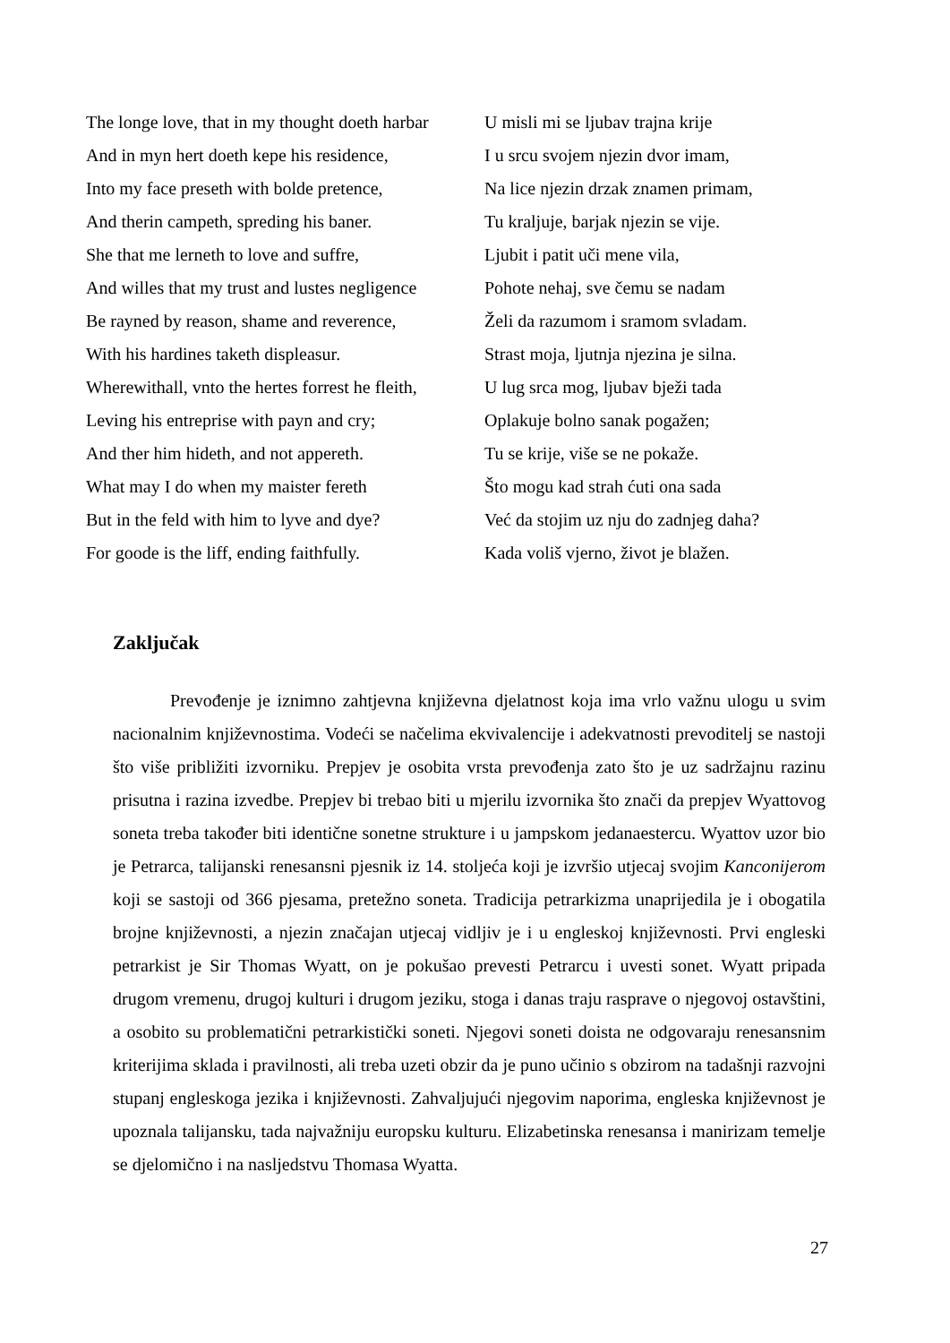| The longe love, that in my thought doeth harbar | U misli mi se ljubav trajna krije |
| And in myn hert doeth kepe his residence, | I u srcu svojem njezin dvor imam, |
| Into my face preseth with bolde pretence, | Na lice njezin drzak znamen primam, |
| And therin campeth, spreding his baner. | Tu kraljuje, barjak njezin se vije. |
| She that me lerneth to love and suffre, | Ljubit i patit uči mene vila, |
| And willes that my trust and lustes negligence | Pohote nehaj, sve čemu se nadam |
| Be rayned by reason, shame and reverence, | Želi da razumom i sramom svladam. |
| With his hardines taketh displeasur. | Strast moja, ljutnja njezina je silna. |
| Wherewithall, vnto the hertes forrest he fleith, | U lug srca mog, ljubav bježi tada |
| Leving his entreprise with payn and cry; | Oplakuje bolno sanak pogažen; |
| And ther him hideth, and not appereth. | Tu se krije, više se ne pokaže. |
| What may I do when my maister fereth | Što mogu kad strah ćuti ona sada |
| But in the feld with him to lyve and dye? | Već da stojim uz nju do zadnjeg daha? |
| For goode is the liff, ending faithfully. | Kada voliš vjerno, život je blažen. |
Zaključak
Prevođenje je iznimno zahtjevna književna djelatnost koja ima vrlo važnu ulogu u svim nacionalnim književnostima. Vodeći se načelima ekvivalencije i adekvatnosti prevoditelj se nastoji što više približiti izvorniku. Prepjev je osobita vrsta prevođenja zato što je uz sadržajnu razinu prisutna i razina izvedbe. Prepjev bi trebao biti u mjerilu izvornika što znači da prepjev Wyattovog soneta treba također biti identične sonetne strukture i u jampskom jedanaestercu. Wyattov uzor bio je Petrarca, talijanski renesansni pjesnik iz 14. stoljeća koji je izvršio utjecaj svojim Kanconijerom koji se sastoji od 366 pjesama, pretežno soneta. Tradicija petrarkizma unaprijedila je i obogatila brojne književnosti, a njezin značajan utjecaj vidljiv je i u engleskoj književnosti. Prvi engleski petrarkist je Sir Thomas Wyatt, on je pokušao prevesti Petrarcu i uvesti sonet. Wyatt pripada drugom vremenu, drugoj kulturi i drugom jeziku, stoga i danas traju rasprave o njegovoj ostavštini, a osobito su problematični petrarkistički soneti. Njegovi soneti doista ne odgovaraju renesansnim kriterijima sklada i pravilnosti, ali treba uzeti obzir da je puno učinio s obzirom na tadašnji razvojni stupanj engleskoga jezika i književnosti. Zahvaljujući njegovim naporima, engleska književnost je upoznala talijansku, tada najvažniju europsku kulturu. Elizabetinska renesansa i manirizam temelje se djelomično i na nasljedstvu Thomasa Wyatta.
27